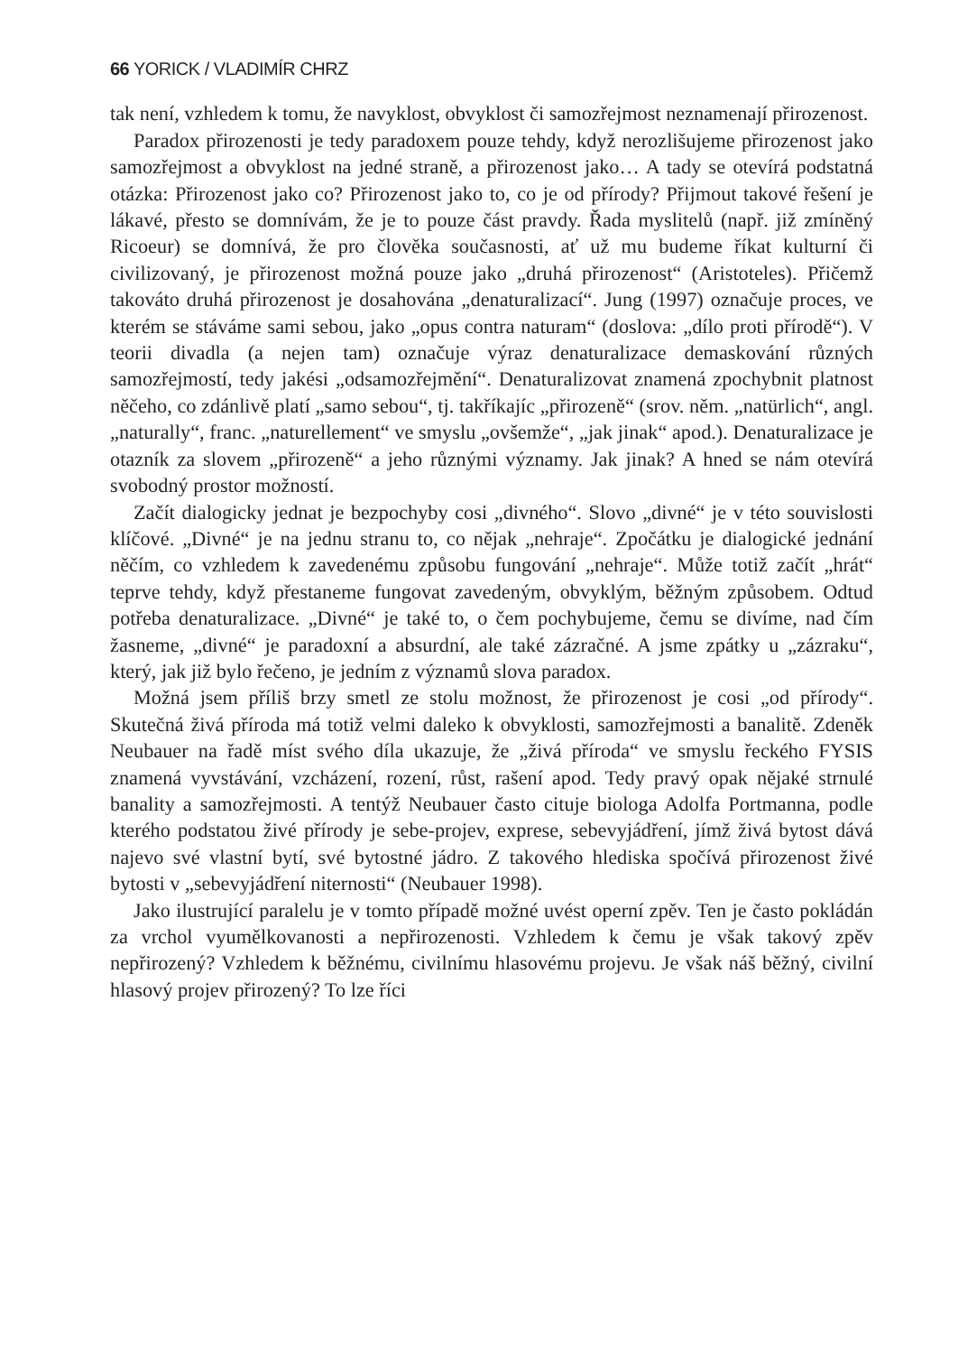66 YORICK / VLADIMÍR CHRZ
tak není, vzhledem k tomu, že navyklost, obvyklost či samozřejmost neznamenají přirozenost.
Paradox přirozenosti je tedy paradoxem pouze tehdy, když nerozlišujeme přirozenost jako samozřejmost a obvyklost na jedné straně, a přirozenost jako… A tady se otevírá podstatná otázka: Přirozenost jako co? Přirozenost jako to, co je od přírody? Přijmout takové řešení je lákavé, přesto se domnívám, že je to pouze část pravdy. Řada myslitelů (např. již zmíněný Ricoeur) se domnívá, že pro člověka současnosti, ať už mu budeme říkat kulturní či civilizovaný, je přirozenost možná pouze jako „druhá přirozenost“ (Aristoteles). Přičemž takováto druhá přirozenost je dosahována „denaturalizací“. Jung (1997) označuje proces, ve kterém se stáváme sami sebou, jako „opus contra naturam“ (doslova: „dílo proti přírodě“). V teorii divadla (a nejen tam) označuje výraz denaturalizace demaskování různých samozřejmostí, tedy jakési „odsamozřejmění“. Denaturalizovat znamená zpochybnit platnost něčeho, co zdánlivě platí „samo sebou“, tj. takříkajíc „přirozeně“ (srov. něm. „natürlich“, angl. „naturally“, franc. „naturellement“ ve smyslu „ovšemže“, „jak jinak“ apod.). Denaturalizace je otazník za slovem „přirozeně“ a jeho různými významy. Jak jinak? A hned se nám otevírá svobodný prostor možností.
Začít dialogicky jednat je bezpochyby cosi „divného“. Slovo „divné“ je v této souvislosti klíčové. „Divné“ je na jednu stranu to, co nějak „nehraje“. Zpočátku je dialogické jednání něčím, co vzhledem k zavedenému způsobu fungování „nehraje“. Může totiž začít „hrát“ teprve tehdy, když přestaneme fungovat zavedeným, obvyklým, běžným způsobem. Odtud potřeba denaturalizace. „Divné“ je také to, o čem pochybujeme, čemu se divíme, nad čím žasneme, „divné“ je paradoxní a absurdní, ale také zázračné. A jsme zpátky u „zázraku“, který, jak již bylo řečeno, je jedním z významů slova paradox.
Možná jsem příliš brzy smetl ze stolu možnost, že přirozenost je cosi „od přírody“. Skutečná živá příroda má totiž velmi daleko k obvyklosti, samozřejmosti a banalitě. Zdeněk Neubauer na řadě míst svého díla ukazuje, že „živá příroda“ ve smyslu řeckého FYSIS znamená vyvstávání, vzcházení, rození, růst, rašení apod. Tedy pravý opak nějaké strnulé banality a samozřejmosti. A tentýž Neubauer často cituje biologa Adolfa Portmanna, podle kterého podstatou živé přírody je sebe-projev, exprese, sebevyjádření, jímž živá bytost dává najevo své vlastní bytí, své bytostné jádro. Z takového hlediska spočívá přirozenost živé bytosti v „sebevyjádření niternosti“ (Neubauer 1998).
Jako ilustrující paralelu je v tomto případě možné uvést operní zpěv. Ten je často pokládán za vrchol vyumělkovanosti a nepřirozenosti. Vzhledem k čemu je však takový zpěv nepřirozený? Vzhledem k běžnému, civilnímu hlasovému projevu. Je však náš běžný, civilní hlasový projev přirozený? To lze říci